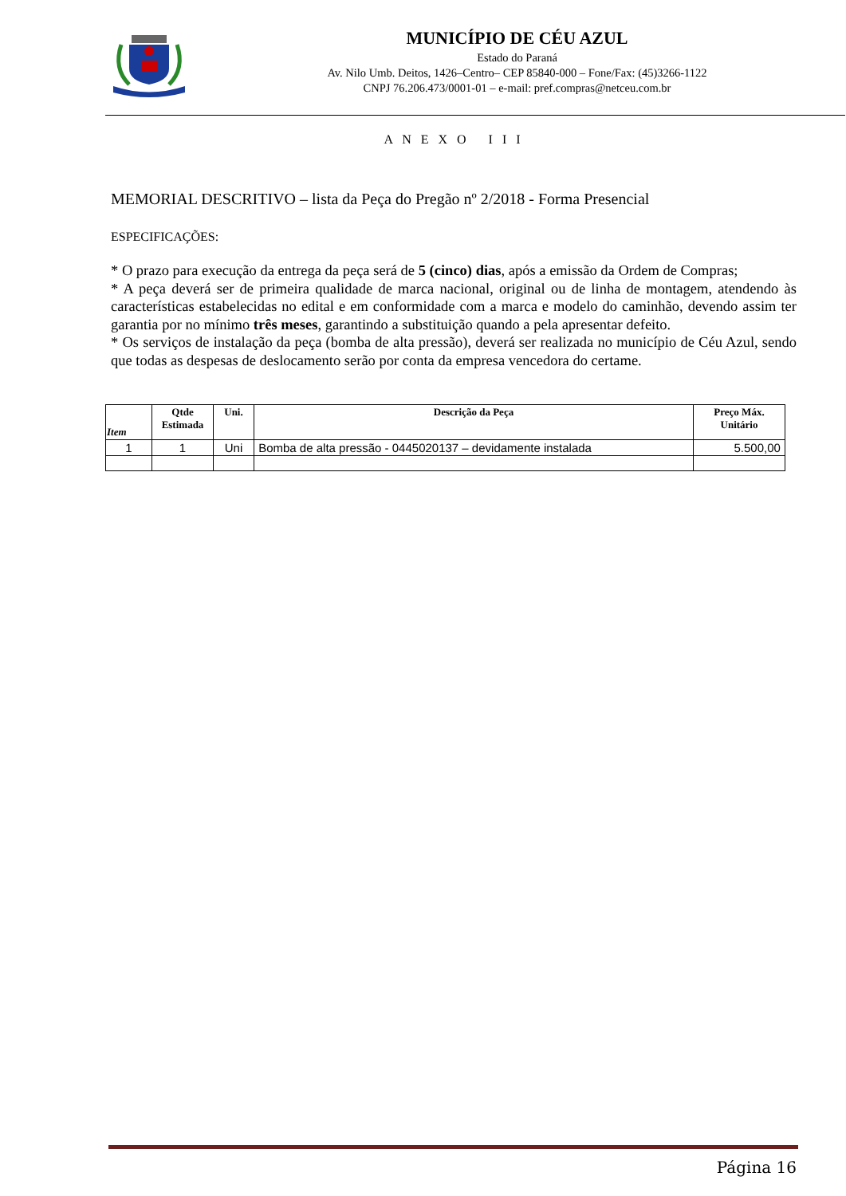MUNICÍPIO DE CÉU AZUL
Estado do Paraná
Av. Nilo Umb. Deitos, 1426–Centro– CEP 85840-000 – Fone/Fax: (45)3266-1122
CNPJ 76.206.473/0001-01 – e-mail: pref.compras@netceu.com.br
A N E X O I I I
MEMORIAL DESCRITIVO – lista da Peça do Pregão nº 2/2018 - Forma Presencial
ESPECIFICAÇÕES:
* O prazo para execução da entrega da peça será de 5 (cinco) dias, após a emissão da Ordem de Compras;
* A peça deverá ser de primeira qualidade de marca nacional, original ou de linha de montagem, atendendo às características estabelecidas no edital e em conformidade com a marca e modelo do caminhão, devendo assim ter garantia por no mínimo três meses, garantindo a substituição quando a pela apresentar defeito.
* Os serviços de instalação da peça (bomba de alta pressão), deverá ser realizada no município de Céu Azul, sendo que todas as despesas de deslocamento serão por conta da empresa vencedora do certame.
| Item | Qtde Estimada | Uni. | Descrição da Peça | Preço Máx. Unitário |
| --- | --- | --- | --- | --- |
| 1 | 1 | Uni | Bomba de alta pressão - 0445020137 – devidamente instalada | 5.500,00 |
Página 16